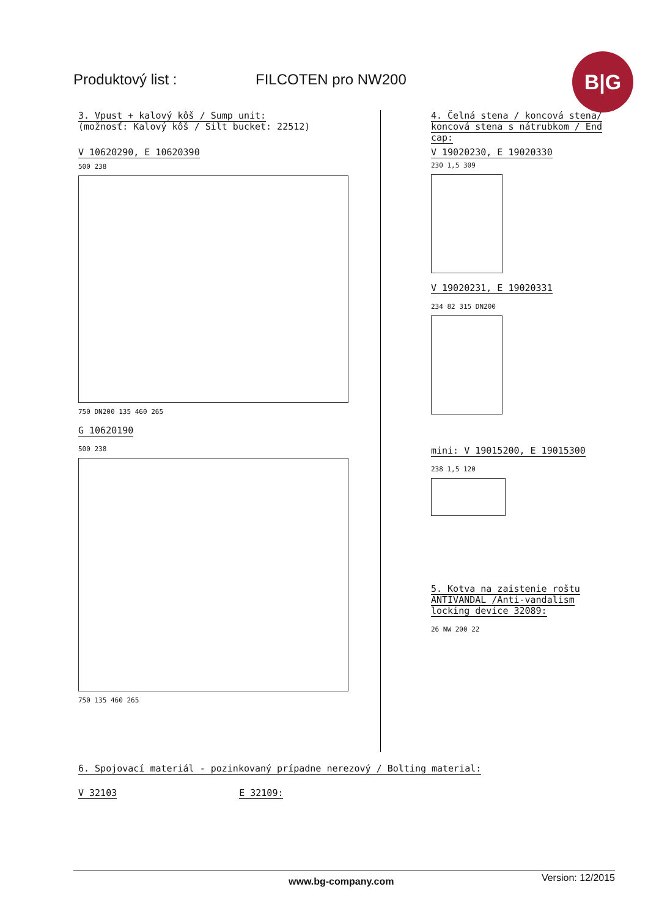Produktový list : FILCOTEN pro NW200
B|G
3. Vpust + kalový kôš / Sump unit:
(možnosť: Kalový kôš / Silt bucket: 22512)
V 10620290, E 10620390
500 238
750 DN200 135 460 265
G 10620190
500 238
750 135 460 265
4. Čelná stena / koncová stena/ koncová stena s nátrubkom / End cap:
V 19020230, E 19020330
230 1,5 309
V 19020231, E 19020331
234 82 315 DN200
mini: V 19015200, E 19015300
238 1,5 120
5. Kotva na zaistenie roštu ANTIVANDAL /Anti-vandalism locking device 32089:
26 NW 200 22
6. Spojovací materiál - pozinkovaný prípadne nerezový / Bolting material:
V 32103 E 32109:
www.bg-company.com Version: 12/2015